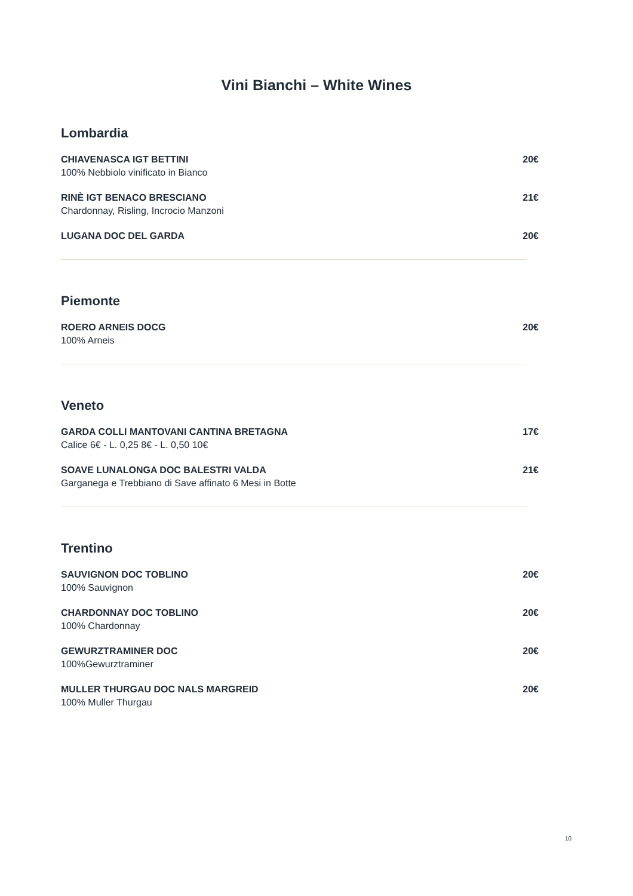Vini Bianchi – White Wines
Lombardia
CHIAVENASCA IGT BETTINI
100% Nebbiolo vinificato in Bianco
20€
RINÈ IGT BENACO BRESCIANO
Chardonnay, Risling, Incrocio Manzoni
21€
LUGANA DOC DEL GARDA 20€
Piemonte
ROERO ARNEIS DOCG
100% Arneis
20€
Veneto
GARDA COLLI MANTOVANI CANTINA BRETAGNA
Calice 6€ - L. 0,25 8€ - L. 0,50 10€
17€
SOAVE LUNALONGA DOC BALESTRI VALDA
Garganega e Trebbiano di Save affinato 6 Mesi in Botte
21€
Trentino
SAUVIGNON DOC TOBLINO
100% Sauvignon
20€
CHARDONNAY DOC TOBLINO
100% Chardonnay
20€
GEWURZTRAMINER DOC
100%Gewurztraminer
20€
MULLER THURGAU DOC NALS MARGREID
100% Muller Thurgau
20€
10